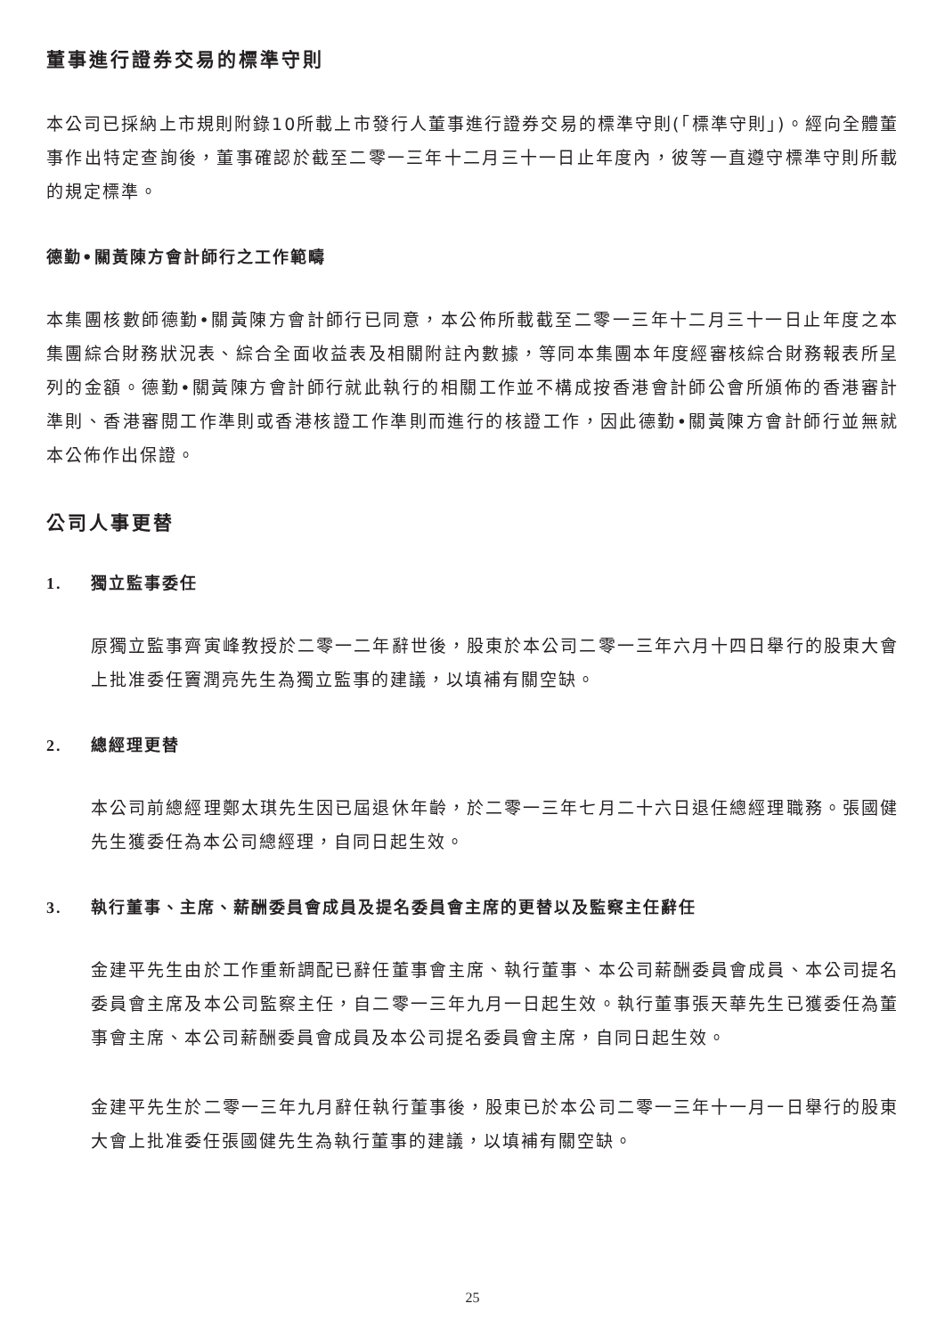董事進行證券交易的標準守則
本公司已採納上市規則附錄10所載上市發行人董事進行證券交易的標準守則(「標準守則」)。經向全體董事作出特定查詢後，董事確認於截至二零一三年十二月三十一日止年度內，彼等一直遵守標準守則所載的規定標準。
德勤•關黃陳方會計師行之工作範疇
本集團核數師德勤•關黃陳方會計師行已同意，本公佈所載截至二零一三年十二月三十一日止年度之本集團綜合財務狀況表、綜合全面收益表及相關附註內數據，等同本集團本年度經審核綜合財務報表所呈列的金額。德勤•關黃陳方會計師行就此執行的相關工作並不構成按香港會計師公會所頒佈的香港審計準則、香港審閱工作準則或香港核證工作準則而進行的核證工作，因此德勤•關黃陳方會計師行並無就本公佈作出保證。
公司人事更替
1. 獨立監事委任
原獨立監事齊寅峰教授於二零一二年辭世後，股東於本公司二零一三年六月十四日舉行的股東大會上批准委任竇潤亮先生為獨立監事的建議，以填補有關空缺。
2. 總經理更替
本公司前總經理鄭太琪先生因已屆退休年齡，於二零一三年七月二十六日退任總經理職務。張國健先生獲委任為本公司總經理，自同日起生效。
3. 執行董事、主席、薪酬委員會成員及提名委員會主席的更替以及監察主任辭任
金建平先生由於工作重新調配已辭任董事會主席、執行董事、本公司薪酬委員會成員、本公司提名委員會主席及本公司監察主任，自二零一三年九月一日起生效。執行董事張天華先生已獲委任為董事會主席、本公司薪酬委員會成員及本公司提名委員會主席，自同日起生效。
金建平先生於二零一三年九月辭任執行董事後，股東已於本公司二零一三年十一月一日舉行的股東大會上批准委任張國健先生為執行董事的建議，以填補有關空缺。
25